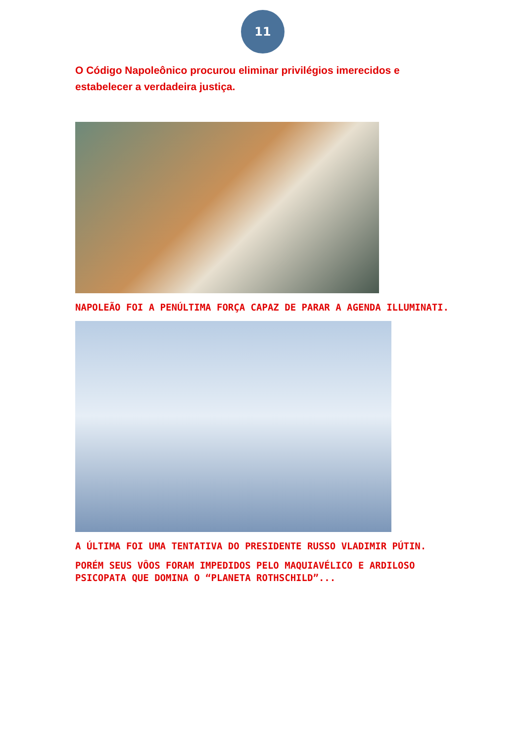11
O Código Napoleônico procurou eliminar privilégios imerecidos e estabelecer a verdadeira justiça.
NAPOLEÃO FOI A PENÚLTIMA FORÇA CAPAZ DE PARAR A AGENDA ILLUMINATI.
A ÚLTIMA FOI UMA TENTATIVA DO PRESIDENTE RUSSO VLADIMIR PÚTIN.
PORÉM SEUS VÔOS FORAM IMPEDIDOS PELO MAQUIAVÉLICO E ARDILOSO PSICOPATA QUE DOMINA O “PLANETA ROTHSCHILD”...